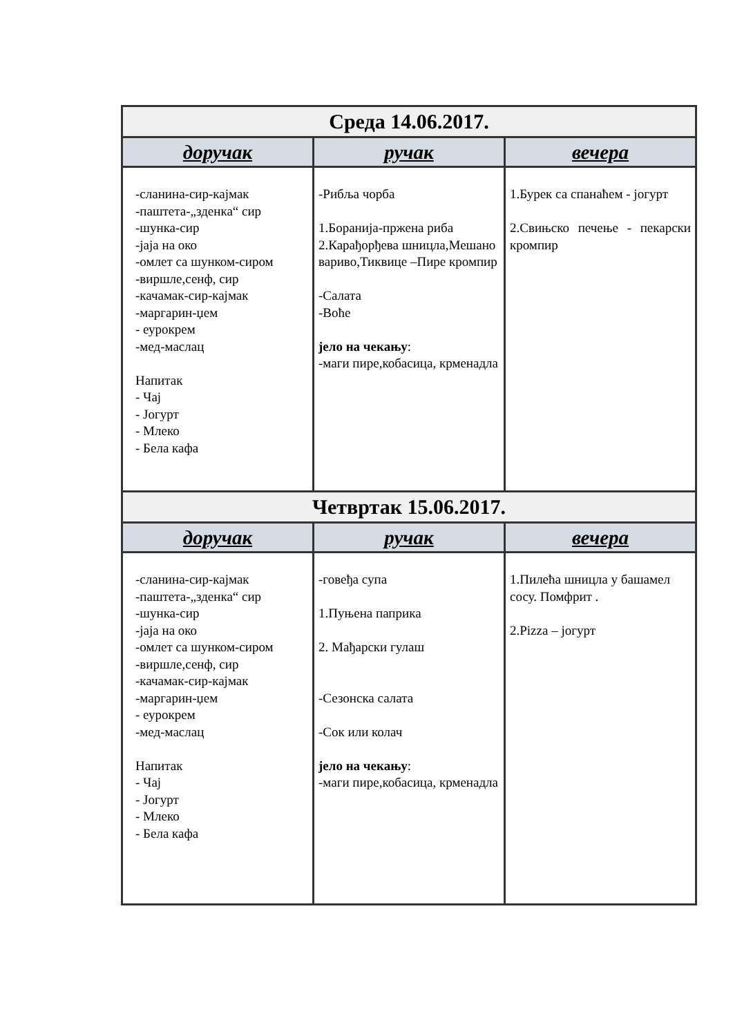| Среда 14.06.2017. | | |
| --- | --- | --- |
| доручак | ручак | вечера |
| -сланина-сир-кајмак -паштета-„зденка“ сир -шунка-сир -јаја на око -омлет са шунком-сиром -виршле,сенф, сир -качамак-сир-кајмак -маргарин-џем - еурокрем -мед-маслац Напитак - Чај - Јогурт - Млеко - Бела кафа | -Рибља чорба 1.Боранија-пржена риба 2.Карађорђева шницла,Мешано вариво,Тиквице –Пире кромпир -Салата -Воће јело на чекању : -маги пире,кобасица, крменадла | 1.Бурек са спанаћем - јогурт 2.Свињско печење - пекарски кромпир |
| Четвртак 15.06.2017. | | |
| доручак | ручак | вечера |
| -сланина-сир-кајмак -паштета-„зденка“ сир -шунка-сир -јаја на око -омлет са шунком-сиром -виршле,сенф, сир -качамак-сир-кајмак -маргарин-џем - еурокрем -мед-маслац Напитак - Чај - Јогурт - Млеко - Бела кафа | -говеђа супа 1.Пуњена паприка 2. Мађарски гулаш -Сезонска салата -Сок или колач јело на чекању : -маги пире,кобасица, крменадла | 1.Пилећа шницла у башамел сосу. Помфрит . 2.Pizza – јогурт |